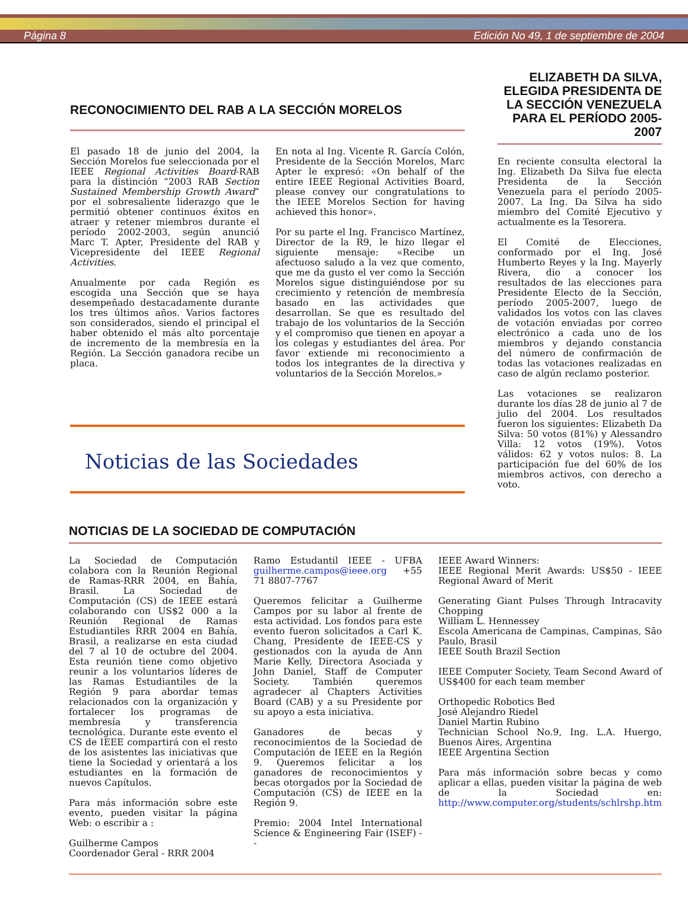Página 8 Edición No 49, 1 de septiembre de 2004
RECONOCIMIENTO DEL RAB A LA SECCIÓN MORELOS
El pasado 18 de junio del 2004, la Sección Morelos fue seleccionada por el IEEE Regional Activities Board-RAB para la distinción “2003 RAB Section Sustained Membership Growth Award” por el sobresaliente liderazgo que le permitió obtener continuos éxitos en atraer y retener miembros durante el período 2002-2003, según anunció Marc T. Apter, Presidente del RAB y Vicepresidente del IEEE Regional Activities.
Anualmente por cada Región es escogida una Sección que se haya desempeñado destacadamente durante los tres últimos años. Varios factores son considerados, siendo el principal el haber obtenido el más alto porcentaje de incremento de la membresía en la Región. La Sección ganadora recibe un placa.
En nota al Ing. Vicente R. García Colón, Presidente de la Sección Morelos, Marc Apter le expresó: «On behalf of the entire IEEE Regional Activities Board, please convey our congratulations to the IEEE Morelos Section for having achieved this honor».
Por su parte el Ing. Francisco Martínez, Director de la R9, le hizo llegar el siguiente mensaje: «Recibe un afectuoso saludo a la vez que comento, que me da gusto el ver como la Sección Morelos sigue distinguiéndose por su crecimiento y retención de membresía basado en las actividades que desarrollan. Se que es resultado del trabajo de los voluntarios de la Sección y el compromiso que tienen en apoyar a los colegas y estudiantes del área. Por favor extiende mi reconocimiento a todos los integrantes de la directiva y voluntarios de la Sección Morelos.»
Noticias de las Sociedades
ELIZABETH DA SILVA, ELEGIDA PRESIDENTA DE LA SECCIÓN VENEZUELA PARA EL PERÍODO 2005-2007
En reciente consulta electoral la Ing. Elizabeth Da Silva fue electa Presidenta de la Sección Venezuela para el período 2005-2007. La Ing. Da Silva ha sido miembro del Comité Ejecutivo y actualmente es la Tesorera.
El Comité de Elecciones, conformado por el Ing. José Humberto Reyes y la Ing. Mayerly Rivera, dio a conocer los resultados de las elecciones para Presidente Electo de la Sección, período 2005-2007, luego de validados los votos con las claves de votación enviadas por correo electrónico a cada uno de los miembros y dejando constancia del número de confirmación de todas las votaciones realizadas en caso de algún reclamo posterior.
Las votaciones se realizaron durante los días 28 de junio al 7 de julio del 2004. Los resultados fueron los siguientes: Elizabeth Da Silva: 50 votos (81%) y Alessandro Villa: 12 votos (19%). Votos válidos: 62 y votos nulos: 8. La participación fue del 60% de los miembros activos, con derecho a voto.
NOTICIAS DE LA SOCIEDAD DE COMPUTACIÓN
La Sociedad de Computación colabora con la Reunión Regional de Ramas-RRR 2004, en Bahía, Brasil. La Sociedad de Computación (CS) de IEEE estará colaborando con US$2 000 a la Reunión Regional de Ramas Estudiantiles RRR 2004 en Bahía, Brasil, a realizarse en esta ciudad del 7 al 10 de octubre del 2004. Esta reunión tiene como objetivo reunir a los voluntarios líderes de las Ramas Estudiantiles de la Región 9 para abordar temas relacionados con la organización y fortalecer los programas de membresía y transferencia tecnológica. Durante este evento el CS de IEEE compartirá con el resto de los asistentes las iniciativas que tiene la Sociedad y orientará a los estudiantes en la formación de nuevos Capítulos.
Para más información sobre este evento, pueden visitar la página Web: o escribir a :
Guilherme Campos
Coordenador Geral - RRR 2004
Ramo Estudantil IEEE - UFBA guilherme.campos@ieee.org +55 71 8807-7767
Queremos felicitar a Guilherme Campos por su labor al frente de esta actividad. Los fondos para este evento fueron solicitados a Carl K. Chang, Presidente de IEEE-CS y gestionados con la ayuda de Ann Marie Kelly, Directora Asociada y John Daniel, Staff de Computer Society. También queremos agradecer al Chapters Activities Board (CAB) y a su Presidente por su apoyo a esta iniciativa.
Ganadores de becas y reconocimientos de la Sociedad de Computación de IEEE en la Región 9. Queremos felicitar a los ganadores de reconocimientos y becas otorgados por la Sociedad de Computación (CS) de IEEE en la Región 9.
Premio: 2004 Intel International Science & Engineering Fair (ISEF) --
IEEE Award Winners:
IEEE Regional Merit Awards: US$50 - IEEE Regional Award of Merit
Generating Giant Pulses Through Intracavity Chopping
William L. Hennessey
Escola Americana de Campinas, Campinas, São Paulo, Brasil
IEEE South Brazil Section
IEEE Computer Society, Team Second Award of US$400 for each team member
Orthopedic Robotics Bed
José Alejandro Riedel
Daniel Martin Rubino
Technician School No.9, Ing. L.A. Huergo, Buenos Aires, Argentina
IEEE Argentina Section
Para más información sobre becas y como aplicar a ellas, pueden visitar la página de web de la Sociedad en: http://www.computer.org/students/schlrshp.htm